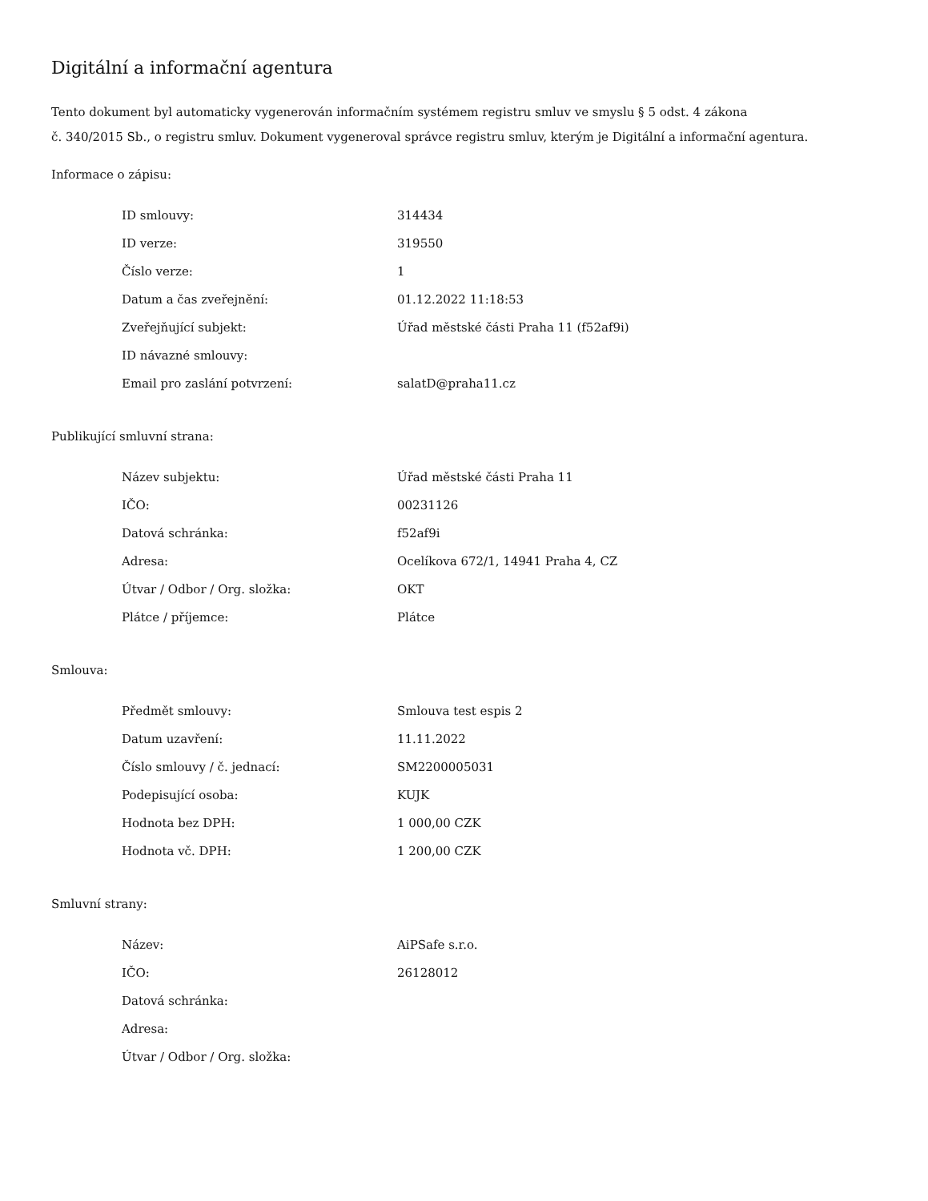Digitální a informační agentura
Tento dokument byl automaticky vygenerován informačním systémem registru smluv ve smyslu § 5 odst. 4 zákona
č. 340/2015 Sb., o registru smluv. Dokument vygeneroval správce registru smluv, kterým je Digitální a informační agentura.
Informace o zápisu:
| ID smlouvy: | 314434 |
| ID verze: | 319550 |
| Číslo verze: | 1 |
| Datum a čas zveřejnění: | 01.12.2022 11:18:53 |
| Zveřejňující subjekt: | Úřad městské části Praha 11 (f52af9i) |
| ID návazné smlouvy: | |
| Email pro zaslání potvrzení: | salatD@praha11.cz |
Publikující smluvní strana:
| Název subjektu: | Úřad městské části Praha 11 |
| IČO: | 00231126 |
| Datová schránka: | f52af9i |
| Adresa: | Ocelíkova 672/1, 14941 Praha 4, CZ |
| Útvar / Odbor / Org. složka: | OKT |
| Plátce / příjemce: | Plátce |
Smlouva:
| Předmět smlouvy: | Smlouva test espis 2 |
| Datum uzavření: | 11.11.2022 |
| Číslo smlouvy / č. jednací: | SM2200005031 |
| Podepisující osoba: | KUJK |
| Hodnota bez DPH: | 1 000,00 CZK |
| Hodnota vč. DPH: | 1 200,00 CZK |
Smluvní strany:
| Název: | AiPSafe s.r.o. |
| IČO: | 26128012 |
| Datová schránka: | |
| Adresa: | |
| Útvar / Odbor / Org. složka: | |